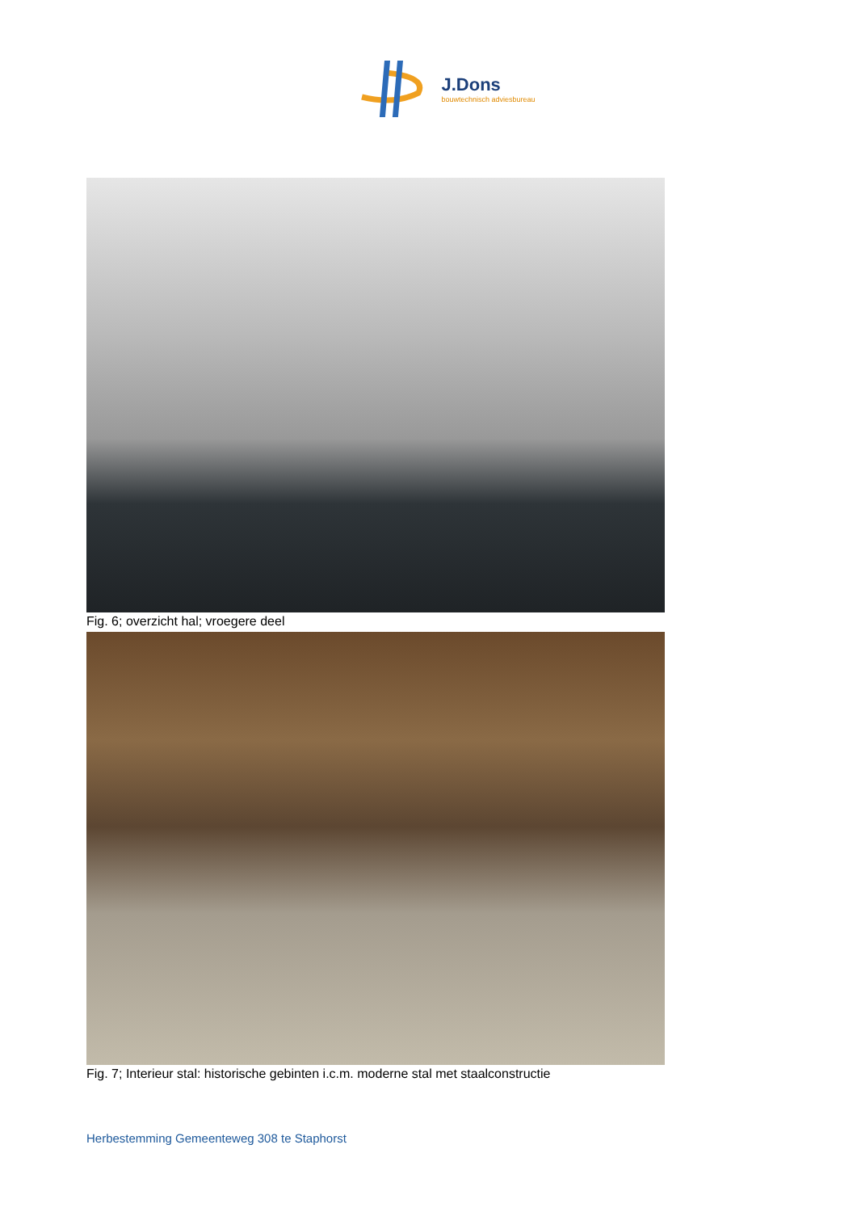J.Dons
bouwtechnisch adviesbureau
Fig. 6; overzicht hal; vroegere deel
Fig. 7; Interieur stal: historische gebinten i.c.m. moderne stal met staalconstructie
Herbestemming Gemeenteweg 308 te Staphorst